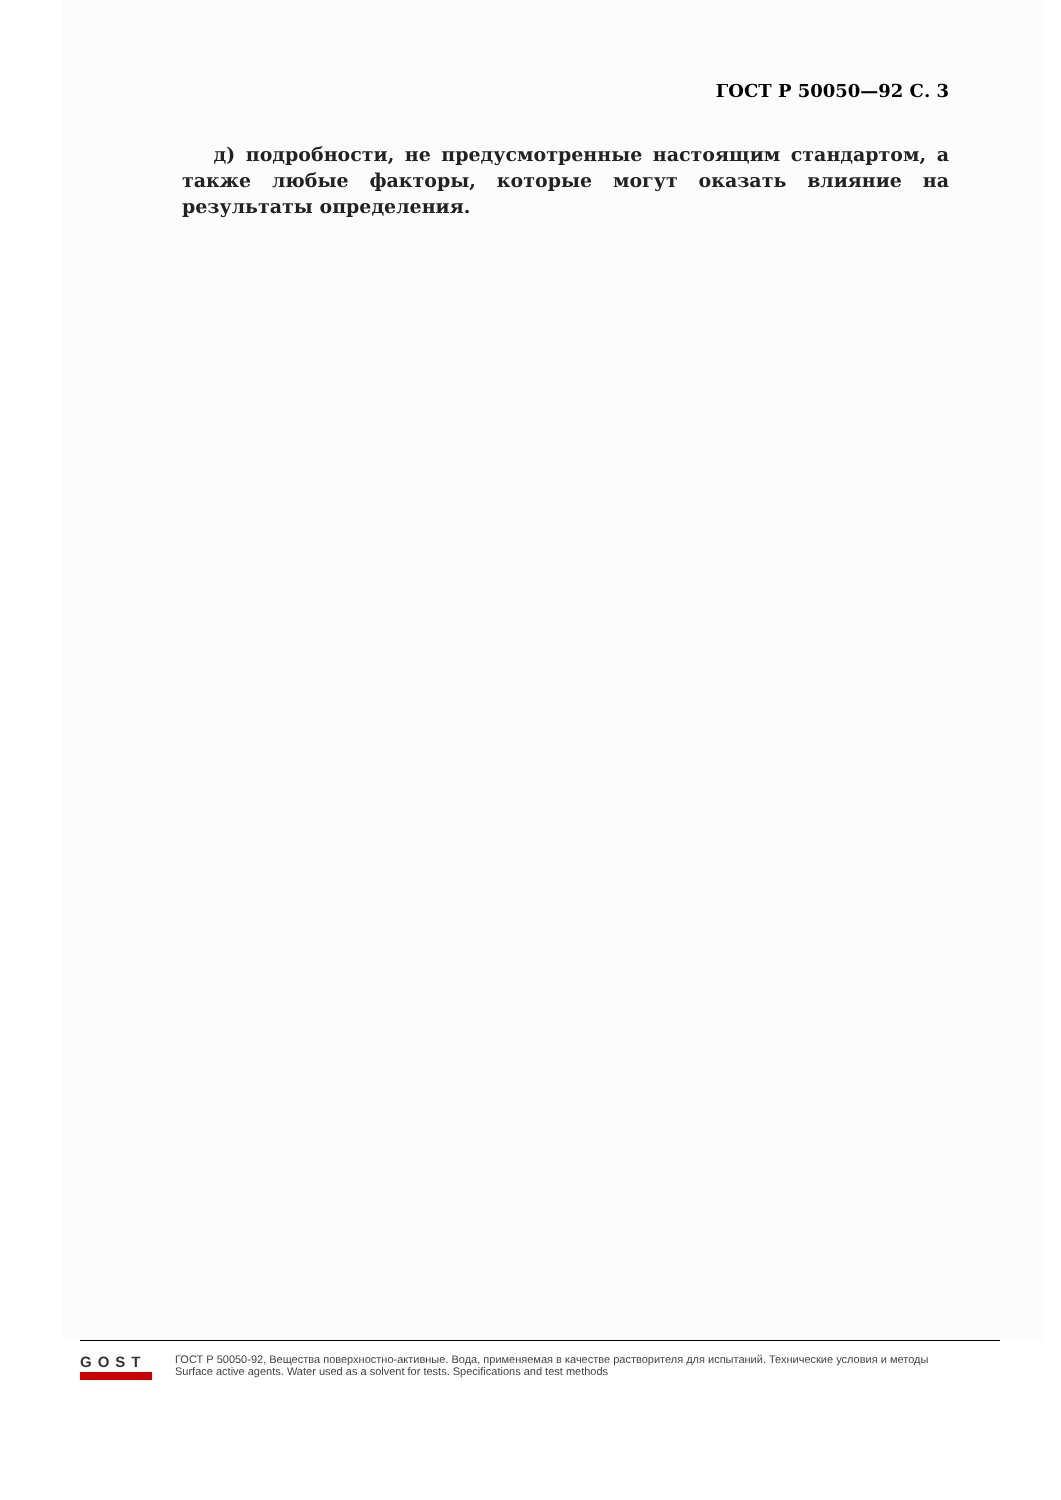ГОСТ Р 50050—92 С. 3
д) подробности, не предусмотренные настоящим стандартом, а также любые факторы, которые могут оказать влияние на результаты определения.
GOST
ГОСТ Р 50050-92, Вещества поверхностно-активные. Вода, применяемая в качестве растворителя для испытаний. Технические условия и методы
Surface active agents. Water used as a solvent for tests. Specifications and test methods